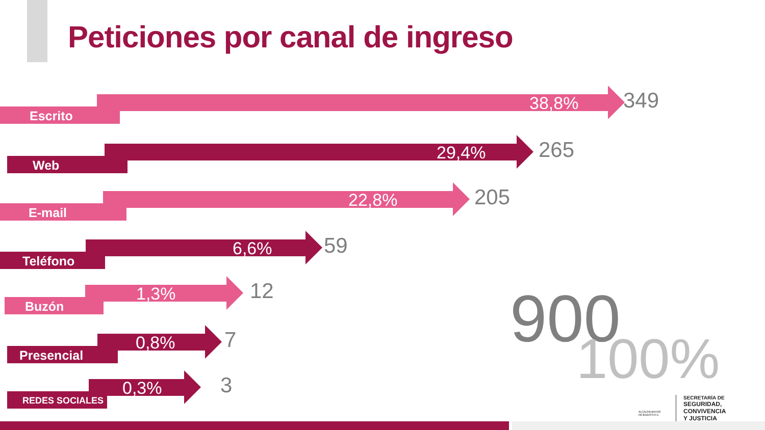Peticiones por canal de ingreso
Escrito
38,8% 349
Web
29,4% 265
E-mail
22,8% 205
Teléfono
6,6% 59
Buzón
1,3% 12
Presencial
0,8% 7
REDES SOCIALES 0,3% 3
900
100%
SECRETARÍA DE
SEGURIDAD, CONVIVENCIA
Y JUSTICIA
ALCALDÍA MAYOR
DE BOGOTÁ D.C.